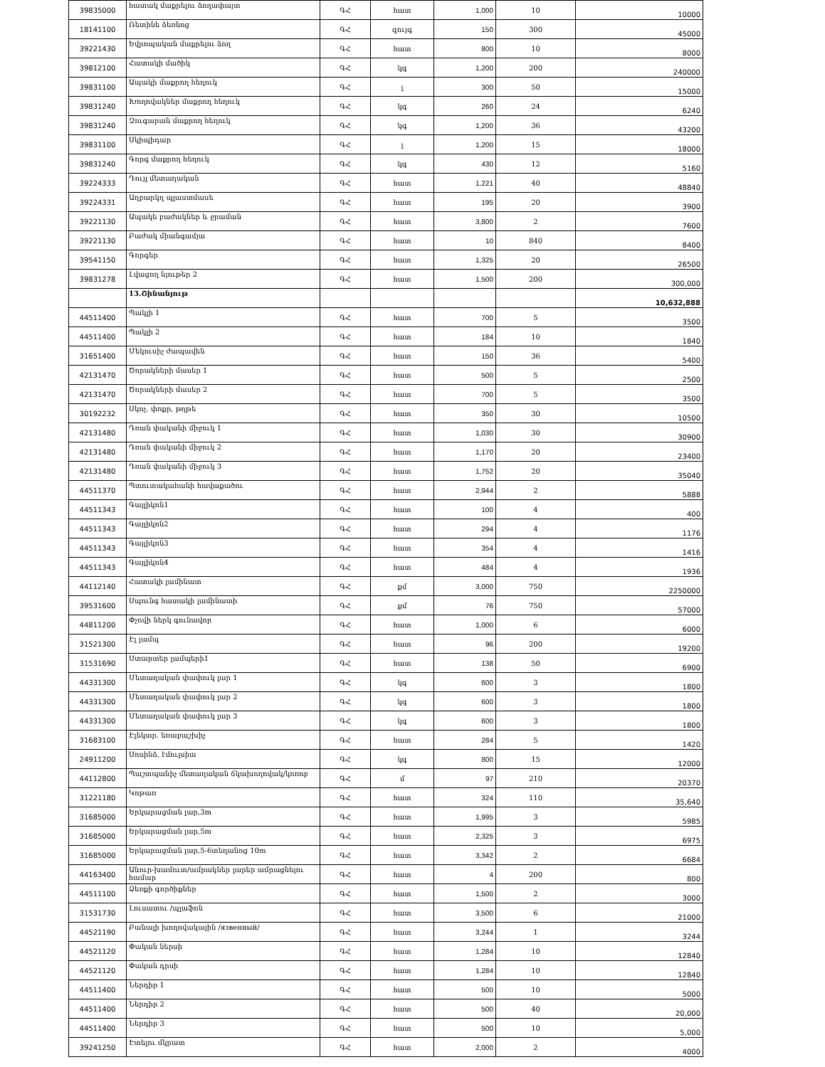| 39835000 | հատակ մաքրելու ձողափայտ | ԳՀ | հատ | 1,000 | 10 | 10000 |
| 18141100 | Ռետինե ձեռնոց | ԳՀ | զույգ | 150 | 300 | 45000 |
| 39221430 | Եվրոպական մաքրելու ձող | ԳՀ | հատ | 800 | 10 | 8000 |
| 39812100 | Հատակի մածիկ | ԳՀ | կգ | 1,200 | 200 | 240000 |
| 39831100 | Ապակի մաքրող հեղուկ | ԳՀ | լ | 300 | 50 | 15000 |
| 39831240 | Խողովակներ մաքրող հեղուկ | ԳՀ | կգ | 260 | 24 | 6240 |
| 39831240 | Զուգարան մաքրող հեղուկ | ԳՀ | կգ | 1,200 | 36 | 43200 |
| 39831100 | Սկիպիդար | ԳՀ | լ | 1,200 | 15 | 18000 |
| 39831240 | Գորգ մաքրող հեղուկ | ԳՀ | կգ | 430 | 12 | 5160 |
| 39224333 | Դույլ մետաղական | ԳՀ | հատ | 1,221 | 40 | 48840 |
| 39224331 | Աղբարկղ պլաստմասե | ԳՀ | հատ | 195 | 20 | 3900 |
| 39221130 | Ապակե բաժակներ և ջրաման | ԳՀ | հատ | 3,800 | 2 | 7600 |
| 39221130 | Բաժակ միանգամյա | ԳՀ | հատ | 10 | 840 | 8400 |
| 39541150 | Գորգեր | ԳՀ | հատ | 1,325 | 20 | 26500 |
| 39831278 | Լվացող նյութեր 2 | ԳՀ | հատ | 1,500 | 200 | 300,000 |
| | 13.Շինանյութ | | | | | 10,632,888 |
| 44511400 | Պակլի 1 | ԳՀ | հատ | 700 | 5 | 3500 |
| 44511400 | Պակլի 2 | ԳՀ | հատ | 184 | 10 | 1840 |
| 31651400 | Մեկուսիչ ժապավեն | ԳՀ | հատ | 150 | 36 | 5400 |
| 42131470 | Ծորակների մասեր 1 | ԳՀ | հատ | 500 | 5 | 2500 |
| 42131470 | Ծորակների մասեր 2 | ԳՀ | հատ | 700 | 5 | 3500 |
| 30192232 | Սկոչ, փոքր, թղթե | ԳՀ | հատ | 350 | 30 | 10500 |
| 42131480 | Դռան փականի միջուկ 1 | ԳՀ | հատ | 1,030 | 30 | 30900 |
| 42131480 | Դռան փականի միջուկ 2 | ԳՀ | հատ | 1,170 | 20 | 23400 |
| 42131480 | Դռան փականի միջուկ 3 | ԳՀ | հատ | 1,752 | 20 | 35040 |
| 44511370 | Պտուտակահանի հավաքածու | ԳՀ | հատ | 2,944 | 2 | 5888 |
| 44511343 | Գայլիկոն1 | ԳՀ | հատ | 100 | 4 | 400 |
| 44511343 | Գայլիկոն2 | ԳՀ | հատ | 294 | 4 | 1176 |
| 44511343 | Գայլիկոն3 | ԳՀ | հատ | 354 | 4 | 1416 |
| 44511343 | Գայլիկոն4 | ԳՀ | հատ | 484 | 4 | 1936 |
| 44112140 | Հատակի լամինատ | ԳՀ | քմ | 3,000 | 750 | 2250000 |
| 39531600 | Սպունգ հատակի լամինատի | ԳՀ | քմ | 76 | 750 | 57000 |
| 44811200 | Փչովի ներկ գունավոր | ԳՀ | հատ | 1,000 | 6 | 6000 |
| 31521300 | Էլ լամպ | ԳՀ | հատ | 96 | 200 | 19200 |
| 31531690 | Ստարտեր լամպերի1 | ԳՀ | հատ | 138 | 50 | 6900 |
| 44331300 | Մետաղական փափուկ լար 1 | ԳՀ | կգ | 600 | 3 | 1800 |
| 44331300 | Մետաղական փափուկ լար 2 | ԳՀ | կգ | 600 | 3 | 1800 |
| 44331300 | Մետաղական փափուկ լար 3 | ԳՀ | կգ | 600 | 3 | 1800 |
| 31683100 | Էլեկտր. եռաբաշխիչ | ԳՀ | հատ | 284 | 5 | 1420 |
| 24911200 | Սոսինձ, էմուլսիա | ԳՀ | կգ | 800 | 15 | 12000 |
| 44112800 | Պաշտպանիչ մետաղական ճկախողովակ/կոռոբ | ԳՀ | մ | 97 | 210 | 20370 |
| 31221180 | Կոթառ | ԳՀ | հատ | 324 | 110 | 35,640 |
| 31685000 | Երկարացման լար,3m | ԳՀ | հատ | 1,995 | 3 | 5985 |
| 31685000 | Երկարացման լար,5m | ԳՀ | հատ | 2,325 | 3 | 6975 |
| 31685000 | Երկարացման լար,5-6տեղանոց 10m | ԳՀ | հատ | 3,342 | 2 | 6684 |
| 44163400 | Անուր-խամուտ/ամրակներ լարեր ամրացնելու համար | ԳՀ | հատ | 4 | 200 | 800 |
| 44511100 | Ձեռքի գործիքներ | ԳՀ | հատ | 1,500 | 2 | 3000 |
| 31531730 | Լուսատու /պլաֆոն | ԳՀ | հատ | 3,500 | 6 | 21000 |
| 44521190 | Բանալի խողովակային /язвенный/ | ԳՀ | հատ | 3,244 | 1 | 3244 |
| 44521120 | Փական ներսի | ԳՀ | հատ | 1,284 | 10 | 12840 |
| 44521120 | Փական դրսի | ԳՀ | հատ | 1,284 | 10 | 12840 |
| 44511400 | Ներդիր 1 | ԳՀ | հատ | 500 | 10 | 5000 |
| 44511400 | Ներդիր 2 | ԳՀ | հատ | 500 | 40 | 20,000 |
| 44511400 | Ներդիր 3 | ԳՀ | հատ | 500 | 10 | 5,000 |
| 39241250 | Էտելու մկրատ | ԳՀ | հատ | 2,000 | 2 | 4000 |